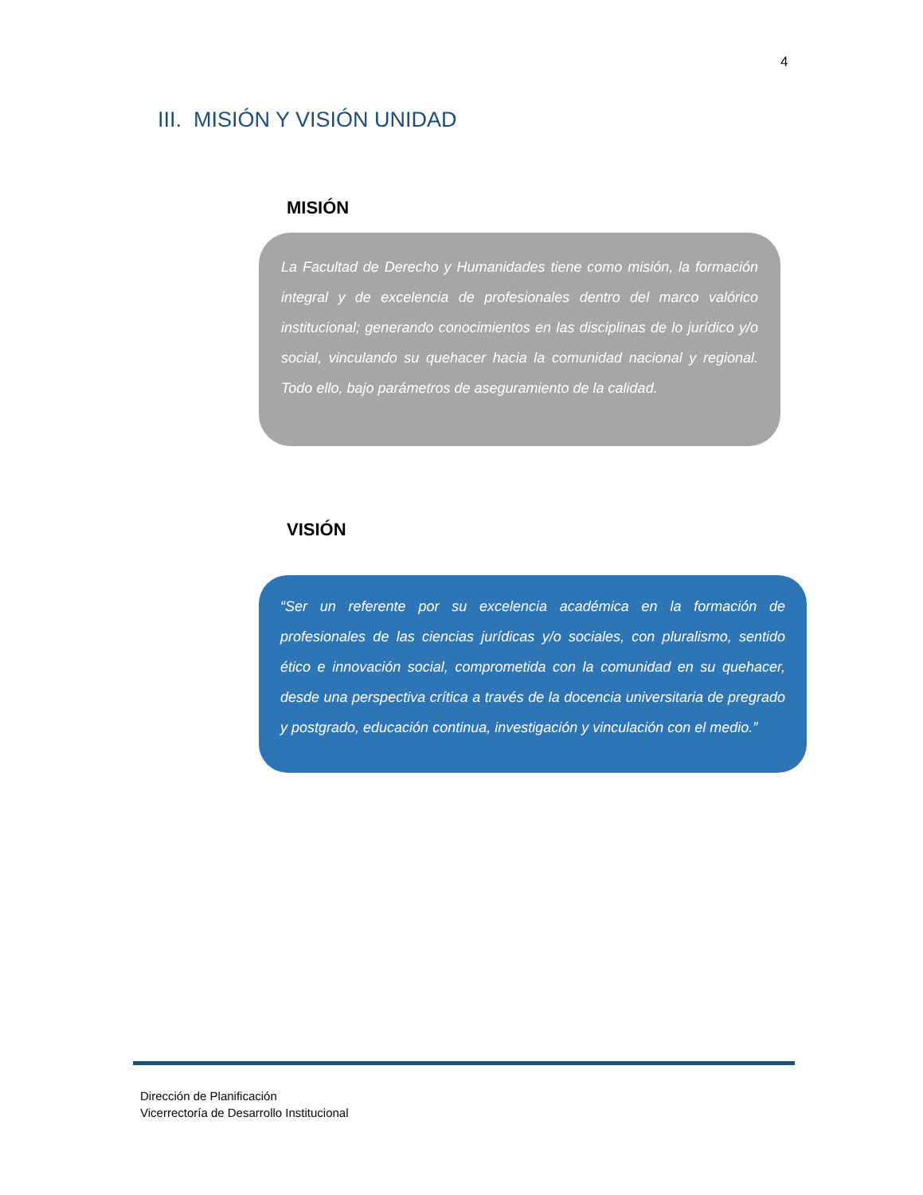4
III. MISIÓN Y VISIÓN UNIDAD
MISIÓN
La Facultad de Derecho y Humanidades tiene como misión, la formación integral y de excelencia de profesionales dentro del marco valórico institucional; generando conocimientos en las disciplinas de lo jurídico y/o social, vinculando su quehacer hacia la comunidad nacional y regional. Todo ello, bajo parámetros de aseguramiento de la calidad.
VISIÓN
“Ser un referente por su excelencia académica en la formación de profesionales de las ciencias jurídicas y/o sociales, con pluralismo, sentido ético e innovación social, comprometida con la comunidad en su quehacer, desde una perspectiva crítica a través de la docencia universitaria de pregrado y postgrado, educación continua, investigación y vinculación con el medio.”
Dirección de Planificación
Vicerrectoría de Desarrollo Institucional